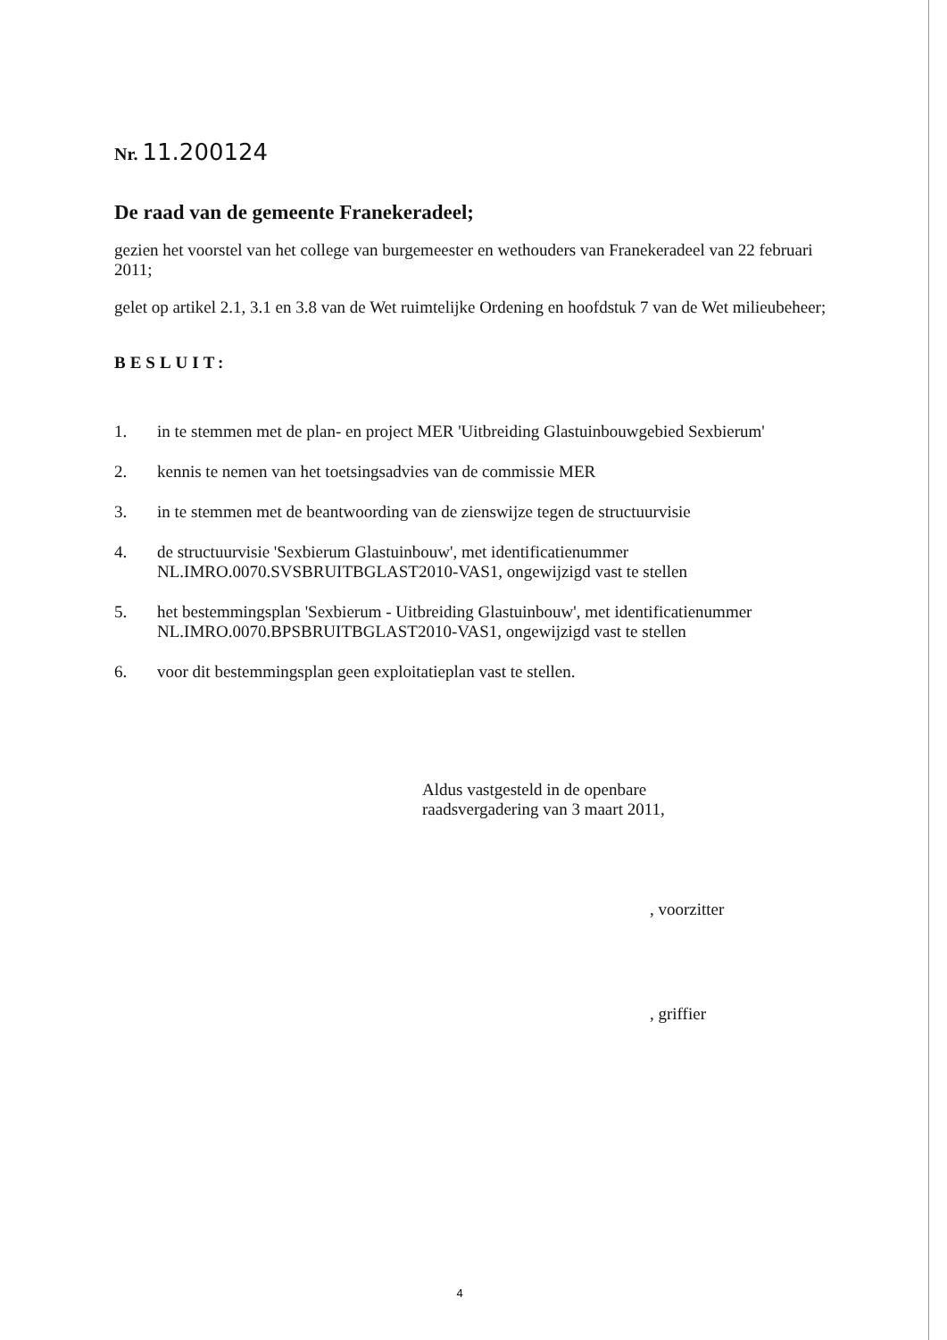Nr. 11.200124
De raad van de gemeente Franekeradeel;
gezien het voorstel van het college van burgemeester en wethouders van Franekeradeel van 22 februari 2011;
gelet op artikel 2.1, 3.1 en 3.8 van de Wet ruimtelijke Ordening en hoofdstuk 7 van de Wet milieubeheer;
BESLUIT:
1. in te stemmen met de plan- en project MER 'Uitbreiding Glastuinbouwgebied Sexbierum'
2. kennis te nemen van het toetsingsadvies van de commissie MER
3. in te stemmen met de beantwoording van de zienswijze tegen de structuurvisie
4. de structuurvisie 'Sexbierum Glastuinbouw', met identificatienummer
NL.IMRO.0070.SVSBRUITBGLAST2010-VAS1, ongewijzigd vast te stellen
5. het bestemmingsplan 'Sexbierum - Uitbreiding Glastuinbouw', met identificatienummer
NL.IMRO.0070.BPSBRUITBGLAST2010-VAS1, ongewijzigd vast te stellen
6. voor dit bestemmingsplan geen exploitatieplan vast te stellen.
Aldus vastgesteld in de openbare
raadsvergadering van 3 maart 2011,
, voorzitter
, griffier
4